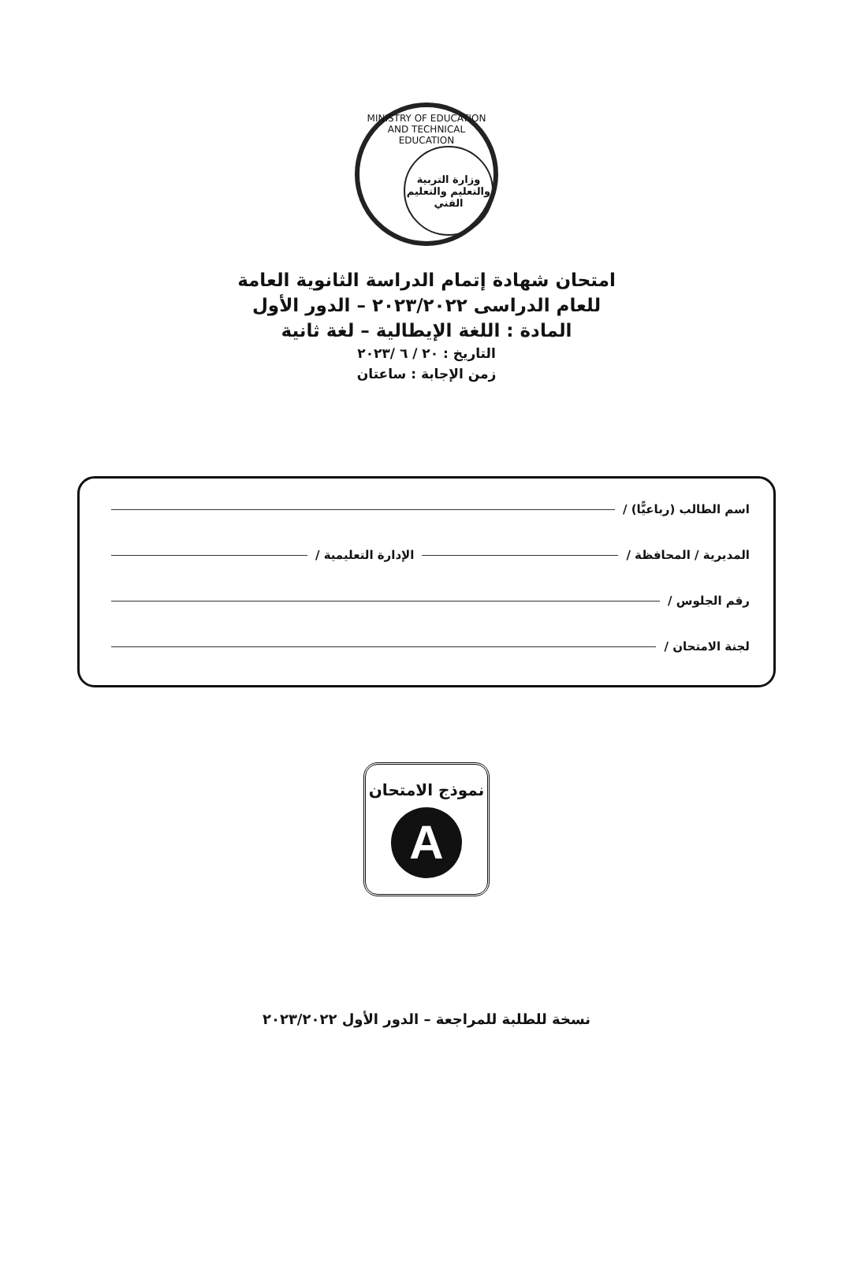MINISTRY OF EDUCATION AND TECHNICAL EDUCATION
وزارة التربية والتعليم والتعليم الفني
امتحان شهادة إتمام الدراسة الثانوية العامة
للعام الدراسى ٢٠٢٣/٢٠٢٢ – الدور الأول
المادة : اللغة الإيطالية – لغة ثانية
التاريخ : ٢٠ / ٦ /٢٠٢٣
زمن الإجابة : ساعتان
اسم الطالب (رباعيًّا) /
المديرية / المحافظة / الإدارة التعليمية /
رقم الجلوس /
لجنة الامتحان /
نموذج الامتحان
A
نسخة للطلبة للمراجعة – الدور الأول ٢٠٢٣/٢٠٢٢